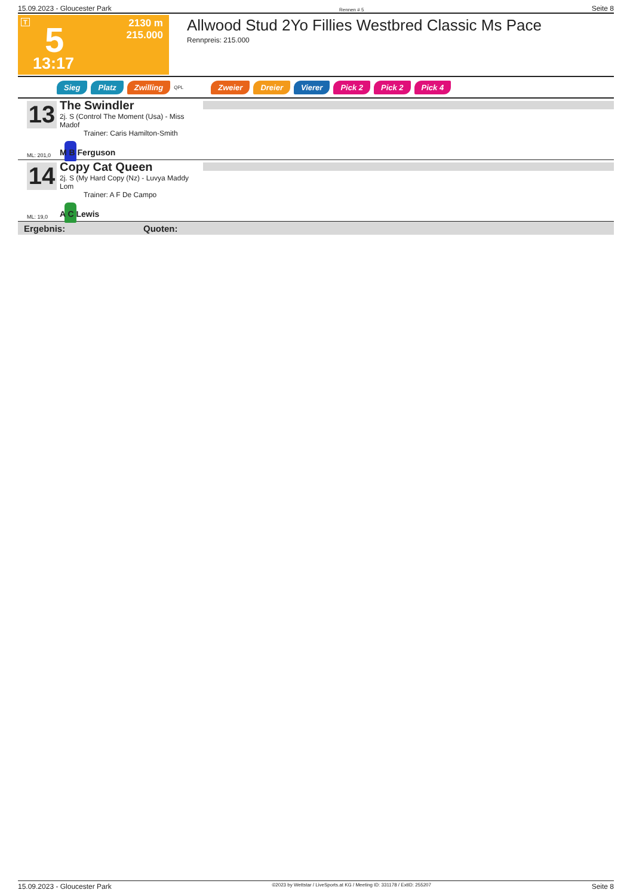15.09.2023 - Gloucester Park Rennen # 5 Seite 8
T 5 2130 m
215.000
13:17
Allwood Stud 2Yo Fillies Westbred Classic Ms Pace
Rennpreis: 215.000
Sieg Platz Zwilling QPL Zweier Dreier Vierer Pick 2 Pick 2 Pick 4
13
The Swindler
2j. S (Control The Moment (Usa) - Miss Madof
Trainer: Caris Hamilton-Smith
ML: 201,0 M B Ferguson
14
Copy Cat Queen
2j. S (My Hard Copy (Nz) - Luvya Maddy Lom
Trainer: A F De Campo
ML: 19,0 A C Lewis
Ergebnis: Quoten:
15.09.2023 - Gloucester Park ©2023 by Wettstar / LiveSports.at KG / Meeting ID: 331178 / ExtID: 255207 Seite 8